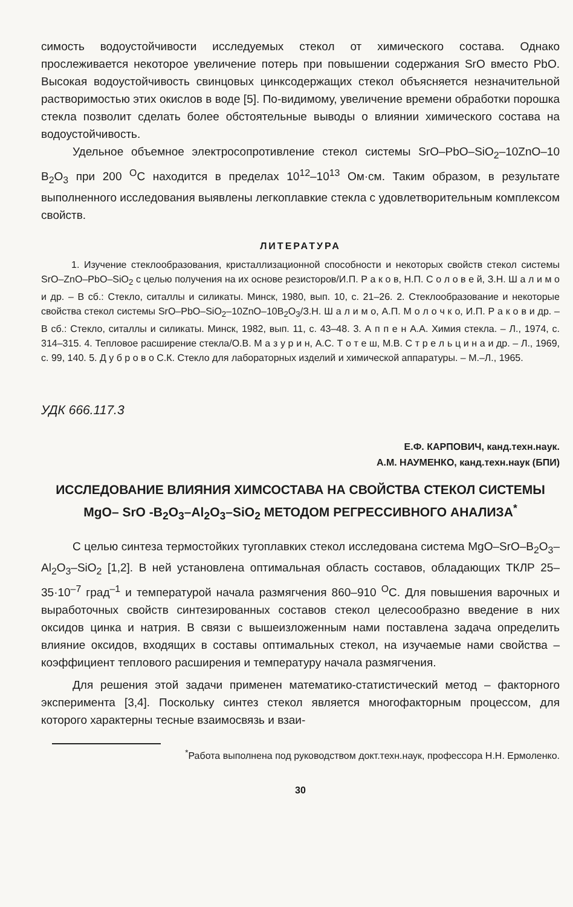симость водоустойчивости исследуемых стекол от химического состава. Однако прослеживается некоторое увеличение потерь при повышении содержания SrO вместо PbO. Высокая водоустойчивость свинцовых цинксодержащих стекол объясняется незначительной растворимостью этих окислов в воде [5]. По-видимому, увеличение времени обработки порошка стекла позволит сделать более обстоятельные выводы о влиянии химического состава на водоустойчивость.
Удельное объемное электросопротивление стекол системы SrO–PbO–SiO<sub>2</sub>–10ZnO–10 B<sub>2</sub>O<sub>3</sub> при 200 <sup>O</sup>C находится в пределах 10<sup>12</sup>–10<sup>13</sup> Ом·см. Таким образом, в результате выполненного исследования выявлены легкоплавкие стекла с удовлетворительным комплексом свойств.
ЛИТЕРАТУРА
1. Изучение стеклообразования, кристаллизационной способности и некоторых свойств стекол системы SrO–ZnO–PbO–SiO<sub>2</sub> с целью получения на их основе резисторов/И.П. Р а к о в, Н.П. С о л о в е й, З.Н. Ш а л и м о и др. – В сб.: Стекло, ситаллы и силикаты. Минск, 1980, вып. 10, с. 21–26. 2. Стеклообразование и некоторые свойства стекол системы SrO–PbO–SiO<sub>2</sub>–10ZnO–10B<sub>2</sub>O<sub>3</sub>/З.Н. Ш а л и м о, А.П. М о л о ч к о, И.П. Р а к о в и др. – В сб.: Стекло, ситаллы и силикаты. Минск, 1982, вып. 11, с. 43–48. 3. А п п е н А.А. Химия стекла. – Л., 1974, с. 314–315. 4. Тепловое расширение стекла/О.В. М а з у р и н, А.С. Т о т е ш, М.В. С т р е л ь ц и н а и др. – Л., 1969, с. 99, 140. 5. Д у б р о в о С.К. Стекло для лабораторных изделий и химической аппаратуры. – М.–Л., 1965.
УДК 666.117.3
Е.Ф. КАРПОВИЧ, канд.техн.наук.
А.М. НАУМЕНКО, канд.техн.наук (БПИ)
ИССЛЕДОВАНИЕ ВЛИЯНИЯ ХИМСОСТАВА НА СВОЙСТВА СТЕКОЛ СИСТЕМЫ MgO– SrO -B<sub>2</sub>O<sub>3</sub>–Al<sub>2</sub>O<sub>3</sub>–SiO<sub>2</sub> МЕТОДОМ РЕГРЕССИВНОГО АНАЛИЗА<sup>*</sup>
С целью синтеза термостойких тугоплавких стекол исследована система MgO–SrO–B<sub>2</sub>O<sub>3</sub>–Al<sub>2</sub>O<sub>3</sub>–SiO<sub>2</sub> [1,2]. В ней установлена оптимальная область составов, обладающих ТКЛР 25–35·10<sup>–7</sup> град<sup>–1</sup> и температурой начала размягчения 860–910 <sup>O</sup>C. Для повышения варочных и выработочных свойств синтезированных составов стекол целесообразно введение в них оксидов цинка и натрия. В связи с вышеизложенным нами поставлена задача определить влияние оксидов, входящих в составы оптимальных стекол, на изучаемые нами свойства – коэффициент теплового расширения и температуру начала размягчения.
Для решения этой задачи применен математико-статистический метод – факторного эксперимента [3,4]. Поскольку синтез стекол является многофакторным процессом, для которого характерны тесные взаимосвязь и взаи-
<sup>*</sup> Работа выполнена под руководством докт.техн.наук, профессора Н.Н. Ермоленко.
30